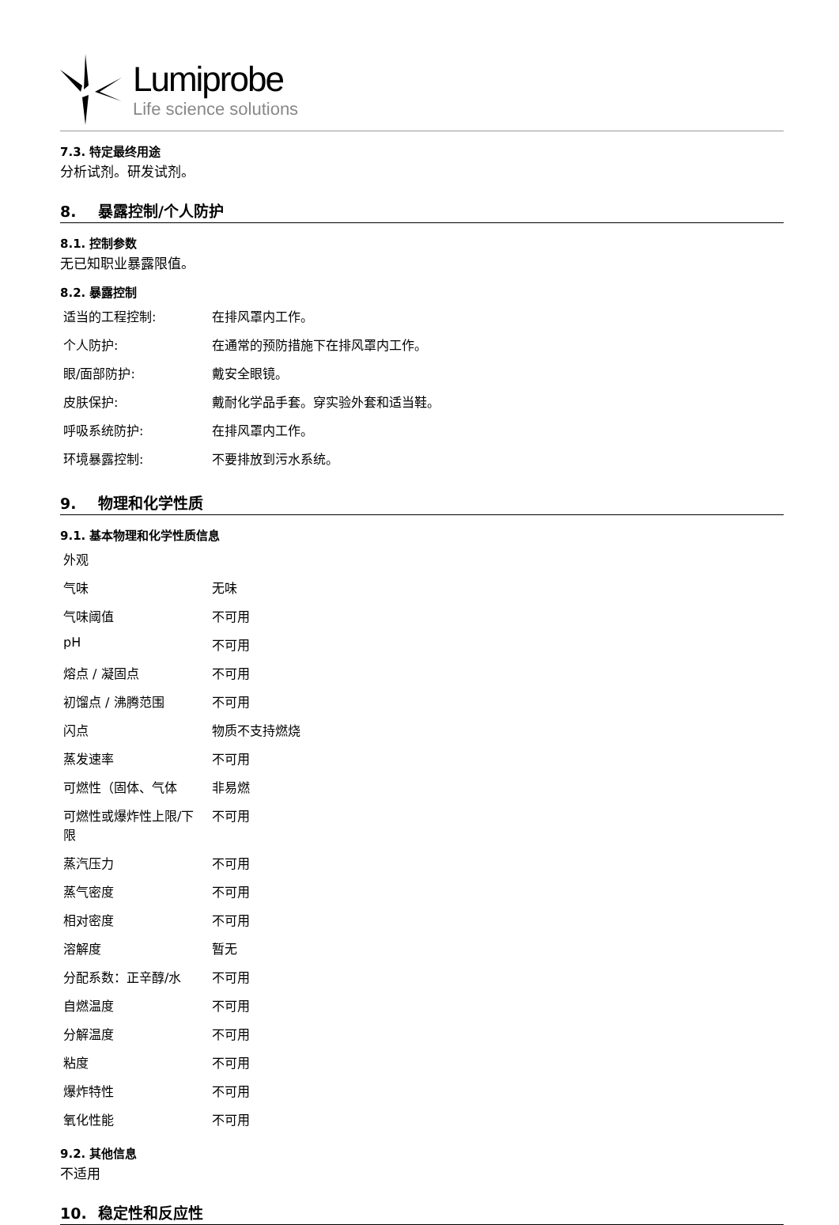Lumiprobe
Life science solutions
7.3. 特定最终用途
分析试剂。研发试剂。
8. 暴露控制/个人防护
8.1. 控制参数
无已知职业暴露限值。
8.2. 暴露控制
| 适当的工程控制: | 在排风罩内工作。 |
| 个人防护: | 在通常的预防措施下在排风罩内工作。 |
| 眼/面部防护: | 戴安全眼镜。 |
| 皮肤保护: | 戴耐化学品手套。穿实验外套和适当鞋。 |
| 呼吸系统防护: | 在排风罩内工作。 |
| 环境暴露控制: | 不要排放到污水系统。 |
9. 物理和化学性质
9.1. 基本物理和化学性质信息
| 外观 | |
| 气味 | 无味 |
| 气味阈值 | 不可用 |
| pH | 不可用 |
| 熔点 / 凝固点 | 不可用 |
| 初馏点 / 沸腾范围 | 不可用 |
| 闪点 | 物质不支持燃烧 |
| 蒸发速率 | 不可用 |
| 可燃性（固体、气体 | 非易燃 |
| 可燃性或爆炸性上限/下限 | 不可用 |
| 蒸汽压力 | 不可用 |
| 蒸气密度 | 不可用 |
| 相对密度 | 不可用 |
| 溶解度 | 暂无 |
| 分配系数：正辛醇/水 | 不可用 |
| 自燃温度 | 不可用 |
| 分解温度 | 不可用 |
| 粘度 | 不可用 |
| 爆炸特性 | 不可用 |
| 氧化性能 | 不可用 |
9.2. 其他信息
不适用
10. 稳定性和反应性